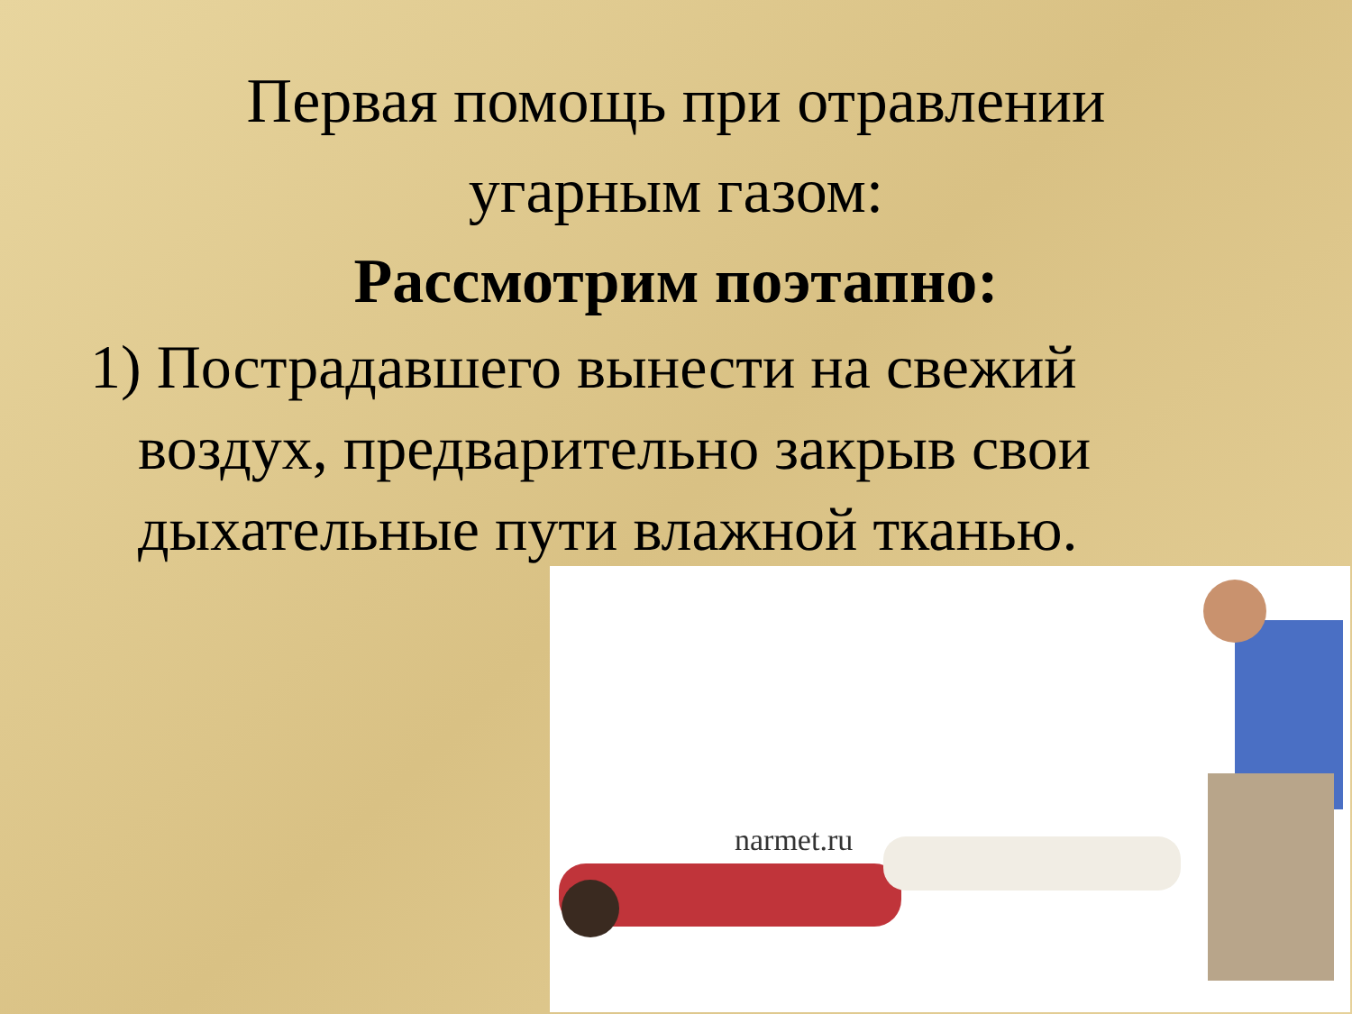Первая помощь при отравлении
угарным газом:
Рассмотрим поэтапно:
1) Пострадавшего вынести на свежий воздух, предварительно закрыв свои дыхательные пути влажной тканью.
narmet.ru